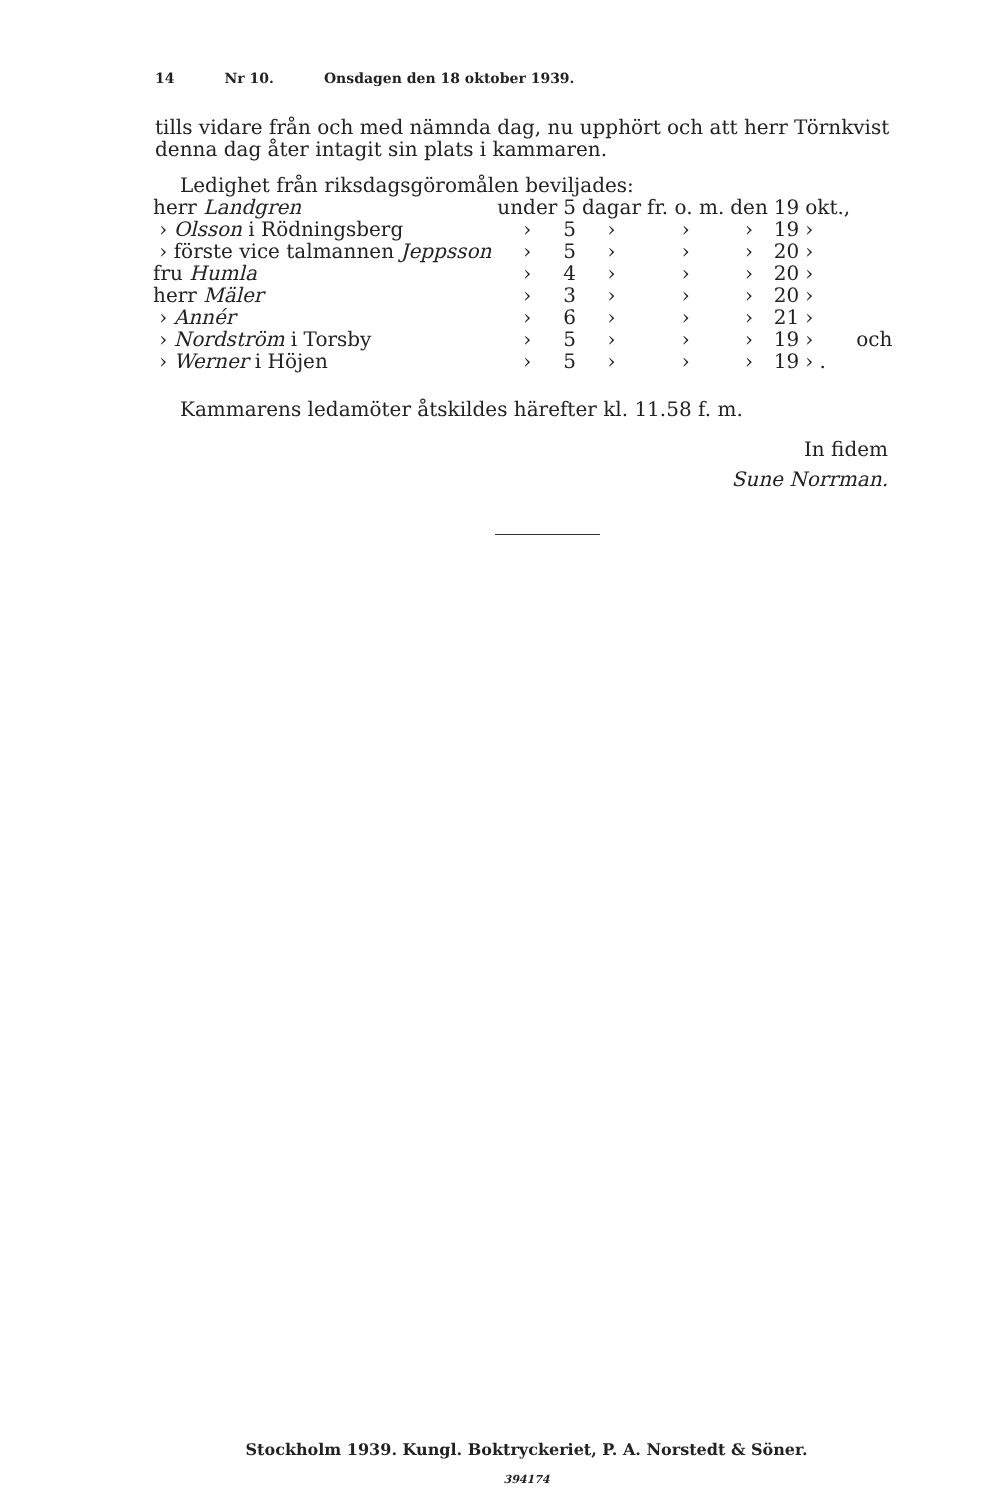14 Nr 10. Onsdagen den 18 oktober 1939.
tills vidare från och med nämnda dag, nu upphört och att herr Törnkvist denna dag åter intagit sin plats i kammaren.
Ledighet från riksdagsgöromålen beviljades:
| herr Landgren | under | 5 | dagar | fr. o. m. | den | 19 | okt., | |
| › Olsson i Rödningsberg | › | 5 | › | › | › | 19 | › | |
| › förste vice talmannen Jeppsson | › | 5 | › | › | › | 20 | › | |
| fru Humla | › | 4 | › | › | › | 20 | › | |
| herr Mäler | › | 3 | › | › | › | 20 | › | |
| › Annér | › | 6 | › | › | › | 21 | › | |
| › Nordström i Torsby | › | 5 | › | › | › | 19 | › | och |
| › Werner i Höjen | › | 5 | › | › | › | 19 | › . | |
Kammarens ledamöter åtskildes härefter kl. 11.58 f. m.
In fidem
Sune Norrman.
Stockholm 1939. Kungl. Boktryckeriet, P. A. Norstedt & Söner.
394174